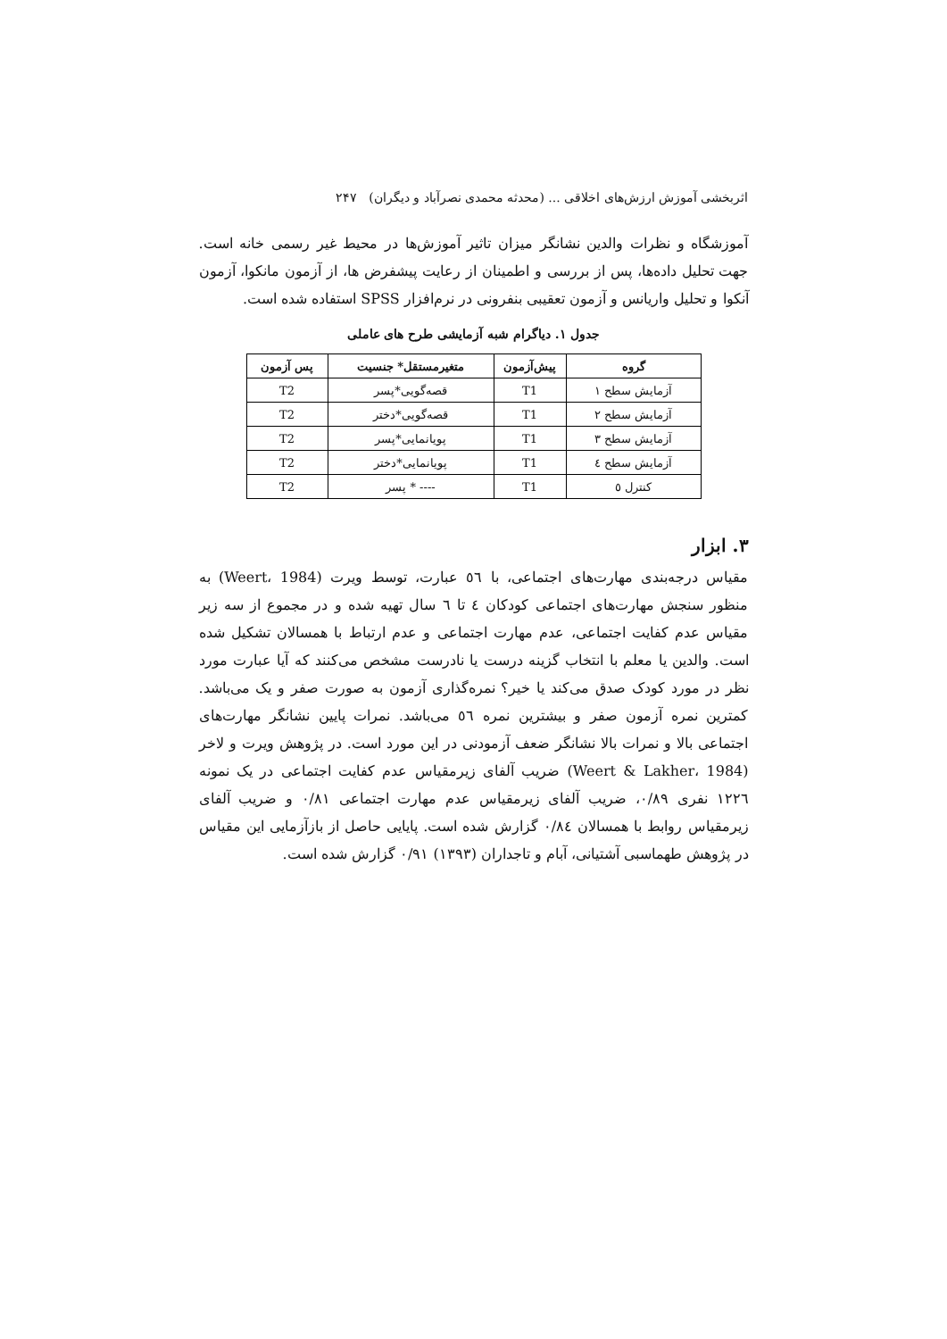اثربخشی آموزش ارزش‌های اخلاقی ... (محدثه محمدی نصرآباد و دیگران) ۲۴۷
آموزشگاه و نظرات والدین نشانگر میزان تاثیر آموزش‌ها در محیط غیر رسمی خانه است. جهت تحلیل داده‌ها، پس از بررسی و اطمینان از رعایت پیشفرض ها، از آزمون مانکوا، آزمون آنکوا و تحلیل واریانس و آزمون تعقیبی بنفرونی در نرم‌افزار SPSS استفاده شده است.
جدول ۱. دیاگرام شبه آزمایشی طرح های عاملی
| گروه | پیش‌آزمون | متغیرمستقل* جنسیت | پس آزمون |
| --- | --- | --- | --- |
| آزمایش سطح ۱ | T1 | قصه‌گویی*پسر | T2 |
| آزمایش سطح ۲ | T1 | قصه‌گویی*دختر | T2 |
| آزمایش سطح ۳ | T1 | پویانمایی*پسر | T2 |
| آزمایش سطح ٤ | T1 | پویانمایی*دختر | T2 |
| کنترل ٥ | T1 | ---- * پسر | T2 |
۳. ابزار
مقیاس درجه‌بندی مهارت‌های اجتماعی، با ٥٦ عبارت، توسط ویرت (Weert، 1984) به منظور سنجش مهارت‌های اجتماعی کودکان ٤ تا ٦ سال تهیه شده و در مجموع از سه زیر مقیاس عدم کفایت اجتماعی، عدم مهارت اجتماعی و عدم ارتباط با همسالان تشکیل شده است. والدین یا معلم با انتخاب گزینه درست یا نادرست مشخص می‌کنند که آیا عبارت مورد نظر در مورد کودک صدق می‌کند یا خیر؟ نمره‌گذاری آزمون به صورت صفر و یک می‌باشد. کمترین نمره آزمون صفر و بیشترین نمره ٥٦ می‌باشد. نمرات پایین نشانگر مهارت‌های اجتماعی بالا و نمرات بالا نشانگر ضعف آزمودنی در این مورد است. در پژوهش ویرت و لاخر (Weert & Lakher، 1984) ضریب آلفای زیرمقیاس عدم کفایت اجتماعی در یک نمونه ۱۲۲٦ نفری ۰/۸۹، ضریب آلفای زیرمقیاس عدم مهارت اجتماعی ۰/۸۱ و ضریب آلفای زیرمقیاس روابط با همسالان ۰/۸٤ گزارش شده است. پایایی حاصل از بازآزمایی این مقیاس در پژوهش طهماسبی آشتیانی، آبام و تاجداران (۱۳۹۳) ۰/۹۱ گزارش شده است.